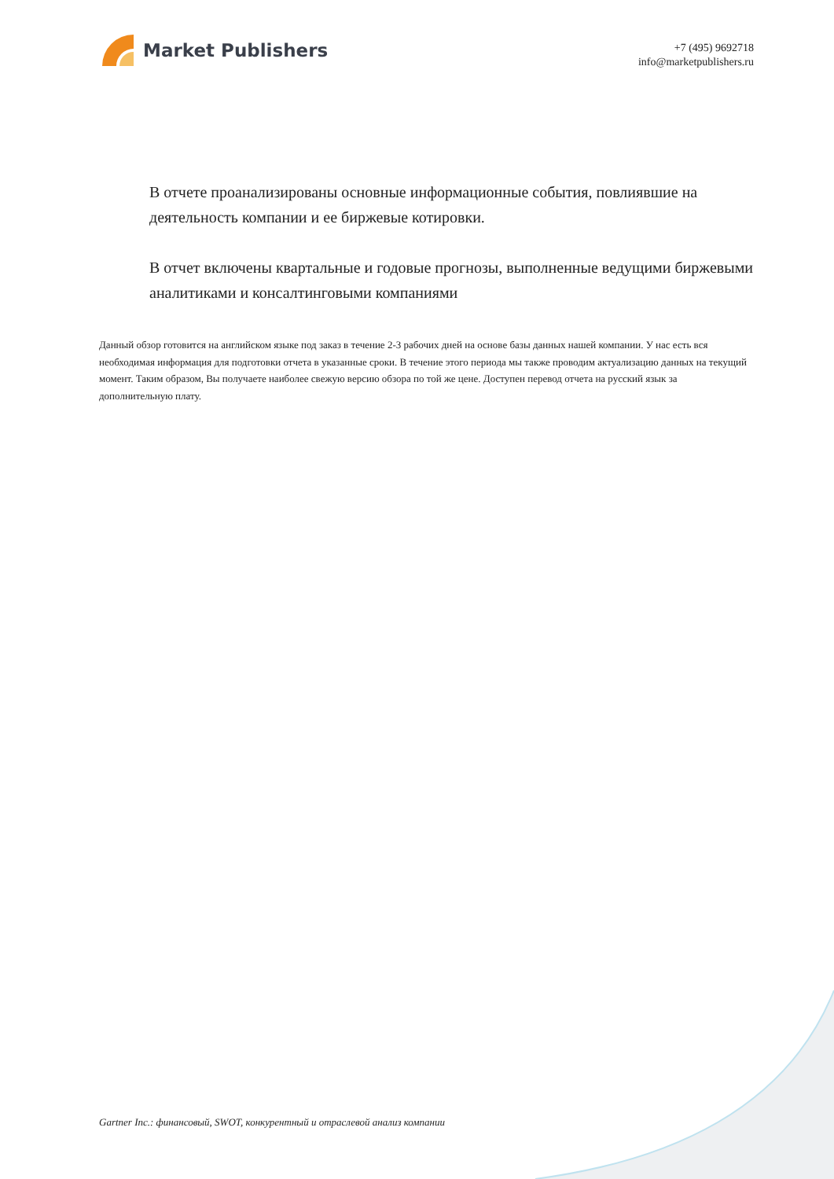Market Publishers
+7 (495) 9692718
info@marketpublishers.ru
В отчете проанализированы основные информационные события, повлиявшие на деятельность компании и ее биржевые котировки.
В отчет включены квартальные и годовые прогнозы, выполненные ведущими биржевыми аналитиками и консалтинговыми компаниями
Данный обзор готовится на английском языке под заказ в течение 2-3 рабочих дней на основе базы данных нашей компании. У нас есть вся необходимая информация для подготовки отчета в указанные сроки. В течение этого периода мы также проводим актуализацию данных на текущий момент. Таким образом, Вы получаете наиболее свежую версию обзора по той же цене. Доступен перевод отчета на русский язык за дополнительную плату.
Gartner Inc.: финансовый, SWOT, конкурентный и отраслевой анализ компании